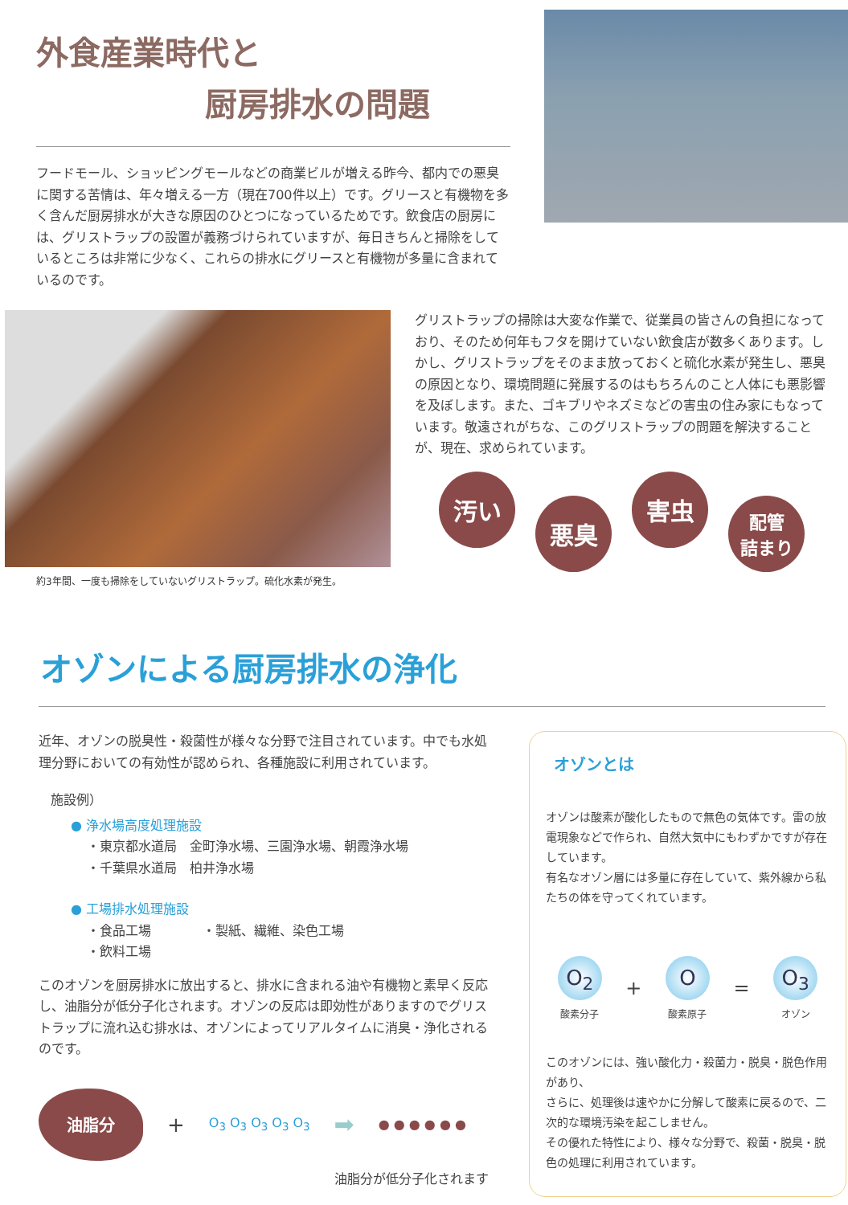外食産業時代と
厨房排水の問題
フードモール、ショッピングモールなどの商業ビルが増える昨今、都内での悪臭に関する苦情は、年々増える一方（現在700件以上）です。グリースと有機物を多く含んだ厨房排水が大きな原因のひとつになっているためです。飲食店の厨房には、グリストラップの設置が義務づけられていますが、毎日きちんと掃除をしているところは非常に少なく、これらの排水にグリースと有機物が多量に含まれているのです。
約3年間、一度も掃除をしていないグリストラップ。硫化水素が発生。
グリストラップの掃除は大変な作業で、従業員の皆さんの負担になっており、そのため何年もフタを開けていない飲食店が数多くあります。しかし、グリストラップをそのまま放っておくと硫化水素が発生し、悪臭の原因となり、環境問題に発展するのはもちろんのこと人体にも悪影響を及ぼします。また、ゴキブリやネズミなどの害虫の住み家にもなっています。敬遠されがちな、このグリストラップの問題を解決することが、現在、求められています。
汚い
悪臭
害虫
配管
詰まり
オゾンによる厨房排水の浄化
近年、オゾンの脱臭性・殺菌性が様々な分野で注目されています。中でも水処理分野においての有効性が認められ、各種施設に利用されています。
施設例）
● 浄水場高度処理施設
・東京都水道局　金町浄水場、三園浄水場、朝霞浄水場
・千葉県水道局　柏井浄水場
● 工場排水処理施設
・食品工場　　　　・製紙、繊維、染色工場
・飲料工場
このオゾンを厨房排水に放出すると、排水に含まれる油や有機物と素早く反応し、油脂分が低分子化されます。オゾンの反応は即効性がありますのでグリストラップに流れ込む排水は、オゾンによってリアルタイムに消臭・浄化されるのです。
油脂分
+ O<sub>3</sub> O<sub>3</sub> O<sub>3</sub> O<sub>3</sub> O<sub>3</sub> ➡ ● ● ● ● ● ●
油脂分が低分子化されます
オゾンとは
オゾンは酸素が酸化したもので無色の気体です。雷の放電現象などで作られ、自然大気中にもわずかですが存在しています。
有名なオゾン層には多量に存在していて、紫外線から私たちの体を守ってくれています。
O<sub>2</sub>
酸素分子
+
O
酸素原子
=
O<sub>3</sub>
オゾン
このオゾンには、強い酸化力・殺菌力・脱臭・脱色作用があり、
さらに、処理後は速やかに分解して酸素に戻るので、二次的な環境汚染を起こしません。
その優れた特性により、様々な分野で、殺菌・脱臭・脱色の処理に利用されています。